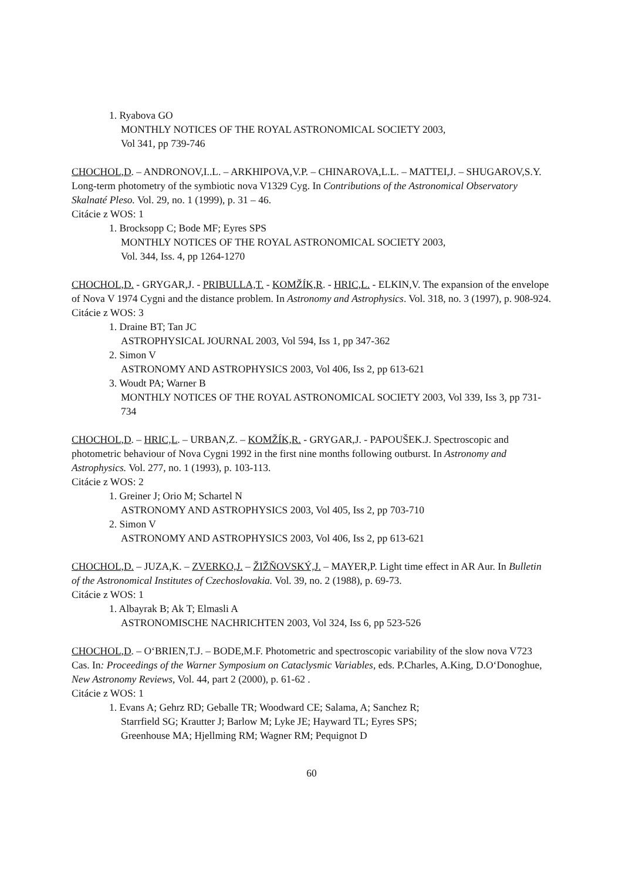1. Ryabova GO
MONTHLY NOTICES OF THE ROYAL ASTRONOMICAL SOCIETY 2003,
Vol 341, pp 739-746
CHOCHOL,D. – ANDRONOV,I..L. – ARKHIPOVA,V.P. – CHINAROVA,L.L. – MATTEI,J. – SHUGAROV,S.Y. Long-term photometry of the symbiotic nova V1329 Cyg. In Contributions of the Astronomical Observatory Skalnaté Pleso. Vol. 29, no. 1 (1999), p. 31 – 46.
Citácie z WOS: 1
1. Brocksopp C; Bode MF; Eyres SPS
MONTHLY NOTICES OF THE ROYAL ASTRONOMICAL SOCIETY 2003,
Vol. 344, Iss. 4, pp 1264-1270
CHOCHOL,D. - GRYGAR,J. - PRIBULLA,T. - KOMŽÍK,R. - HRIC,L. - ELKIN,V. The expansion of the envelope of Nova V 1974 Cygni and the distance problem. In Astronomy and Astrophysics. Vol. 318, no. 3 (1997), p. 908-924.
Citácie z WOS: 3
1. Draine BT; Tan JC
ASTROPHYSICAL JOURNAL 2003, Vol 594, Iss 1, pp 347-362
2. Simon V
ASTRONOMY AND ASTROPHYSICS 2003, Vol 406, Iss 2, pp 613-621
3. Woudt PA; Warner B
MONTHLY NOTICES OF THE ROYAL ASTRONOMICAL SOCIETY 2003, Vol 339, Iss 3, pp 731-734
CHOCHOL,D. – HRIC,L. – URBAN,Z. – KOMŽÍK,R. - GRYGAR,J. - PAPOUŠEK.J. Spectroscopic and photometric behaviour of Nova Cygni 1992 in the first nine months following outburst. In Astronomy and Astrophysics. Vol. 277, no. 1 (1993), p. 103-113.
Citácie z WOS: 2
1. Greiner J; Orio M; Schartel N
ASTRONOMY AND ASTROPHYSICS 2003, Vol 405, Iss 2, pp 703-710
2. Simon V
ASTRONOMY AND ASTROPHYSICS 2003, Vol 406, Iss 2, pp 613-621
CHOCHOL,D. – JUZA,K. – ZVERKO,J. – ŽIŽŇOVSKÝ,J. – MAYER,P. Light time effect in AR Aur. In Bulletin of the Astronomical Institutes of Czechoslovakia. Vol. 39, no. 2 (1988), p. 69-73.
Citácie z WOS: 1
1. Albayrak B; Ak T; Elmasli A
ASTRONOMISCHE NACHRICHTEN 2003, Vol 324, Iss 6, pp 523-526
CHOCHOL,D. – O‘BRIEN,T.J. – BODE,M.F. Photometric and spectroscopic variability of the slow nova V723 Cas. In: Proceedings of the Warner Symposium on Cataclysmic Variables, eds. P.Charles, A.King, D.O‘Donoghue, New Astronomy Reviews, Vol. 44, part 2 (2000), p. 61-62 .
Citácie z WOS: 1
1. Evans A; Gehrz RD; Geballe TR; Woodward CE; Salama, A; Sanchez R;
Starrfield SG; Krautter J; Barlow M; Lyke JE; Hayward TL; Eyres SPS;
Greenhouse MA; Hjellming RM; Wagner RM; Pequignot D
60